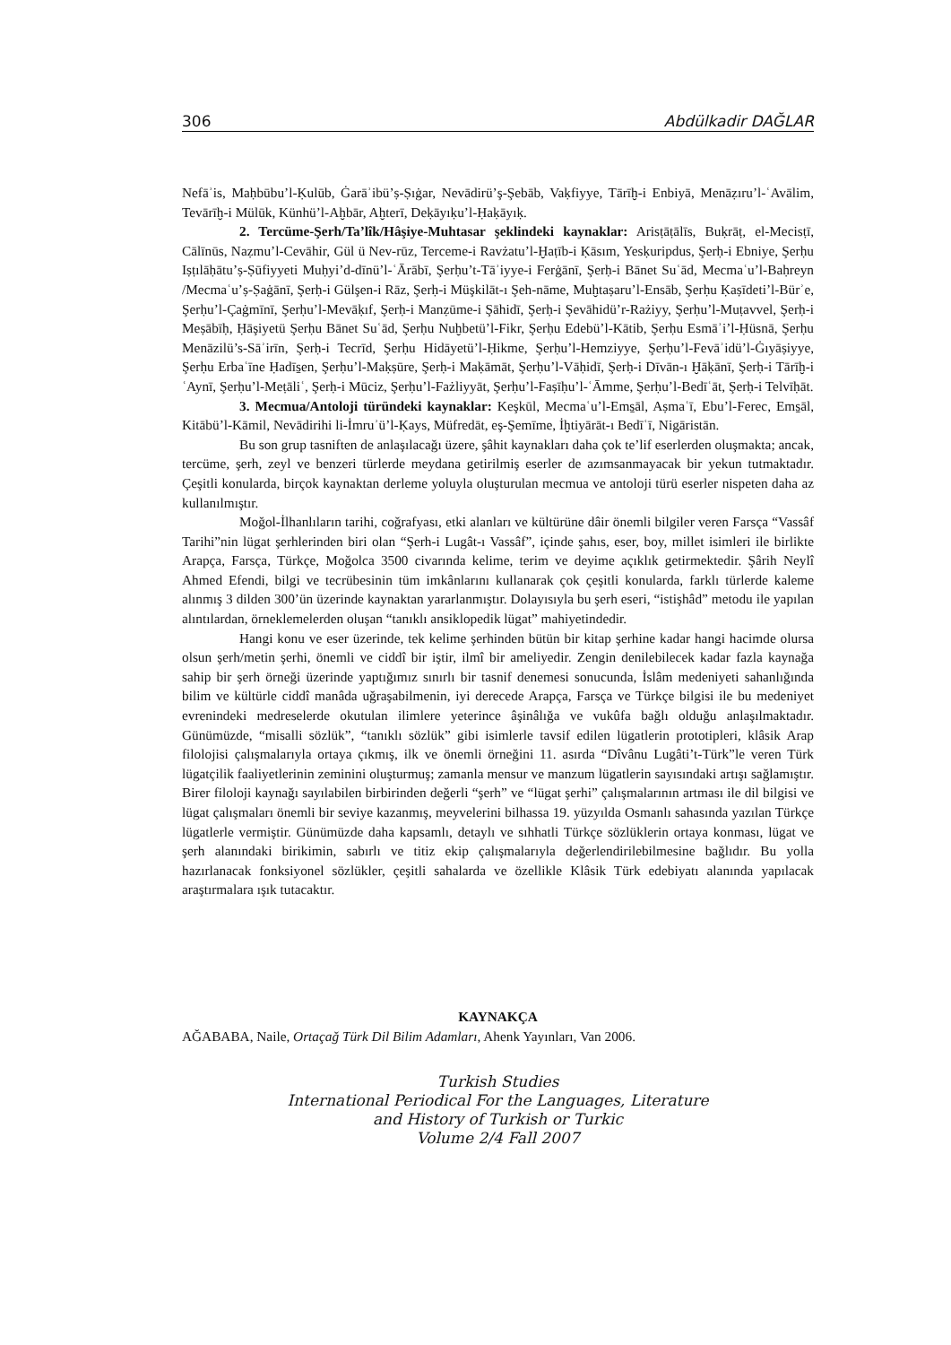306 Abdülkadir DAĞLAR
Nefāʾis, Maḥbūbu’l-Ḳulūb, Ġarāʾibü’ṣ-Ṣıġar, Nevādirü’ş-Şebāb, Vaḳfiyye, Tārīḫ-i Enbiyā, Menāẓıru’l-ʿAvālim, Tevārīḫ-i Mülūk, Künhü’l-Aḫbār, Aḫterī, Deḳāyıḳu’l-Ḥaḳāyıḳ.
2. Tercüme-Şerh/Ta’lîk/Hâşiye-Muhtasar şeklindeki kaynaklar: Arisṭāṭālīs, Buḳrāṭ, el-Mecisṭī, Cālīnūs, Naẓmu’l-Cevāhir, Gül ü Nev-rūz, Terceme-i Ravżatu’l-Ḫaṭīb-i Ḳāsım, Yesḳuripdus, Şerḥ-i Ebniye, Şerḥu Iṣṭılāḥātu’ṣ-Ṣūfiyyeti Muḥyi’d-dīnü’l-ʿĀrābī, Şerḥu’t-Tāʾiyye-i Ferġānī, Şerḥ-i Bānet Suʿād, Mecmaʿu’l-Baḥreyn /Mecmaʿu’ṣ-Ṣaġānī, Şerḥ-i Gülşen-i Rāz, Şerḥ-i Müşkilāt-ı Şeh-nāme, Muḫtaṣaru’l-Ensāb, Şerḥu Ḳaṣīdeti’l-Bürʾe, Şerḥu’l-Çaġmīnī, Şerḥu’l-Mevāḳıf, Şerḥ-i Manẓūme-i Şāhidī, Şerḥ-i Şevāhidü’r-Rażiyy, Şerḥu’l-Muṭavvel, Şerḥ-i Meṣābīḥ, Ḥāşiyetü Şerḥu Bānet Suʿād, Şerḥu Nuḫbetü’l-Fikr, Şerḥu Edebü’l-Kātib, Şerḥu Esmāʾi’l-Ḥüsnā, Şerḥu Menāzilü’s-Sāʾirīn, Şerḥ-i Tecrīd, Şerḥu Hidāyetü’l-Ḥikme, Şerḥu’l-Hemziyye, Şerḥu’l-Fevāʾidü’l-Ġıyāṣiyye, Şerḥu Erbaʿīne Ḥadīs̱en, Şerḥu’l-Maḳṣūre, Şerḥ-i Maḳāmāt, Şerḥu’l-Vāḥidī, Şerḥ-i Dīvān-ı Ḫāḳānī, Şerḥ-i Tārīḫ-i ʿAynī, Şerḥu’l-Meṭāliʿ, Şerḥ-i Mūciz, Şerḥu’l-Fażliyyāt, Şerḥu’l-Faṣīḥu’l-ʿĀmme, Şerḥu’l-Bedīʿāt, Şerḥ-i Telvīḥāt.
3. Mecmua/Antoloji türündeki kaynaklar: Keşkūl, Mecmaʿu’l-Ems̱āl, Aṣmaʿī, Ebu’l-Ferec, Ems̱āl, Kitābü’l-Kāmil, Nevādirihi li-İmruʾü’l-Ḳays, Müfredāt, eş-Şemīme, İḫtiyārāt-ı Bedīʿī, Nigāristān.
Bu son grup tasniften de anlaşılacağı üzere, şâhit kaynakları daha çok te’lif eserlerden oluşmakta; ancak, tercüme, şerh, zeyl ve benzeri türlerde meydana getirilmiş eserler de azımsanmayacak bir yekun tutmaktadır. Çeşitli konularda, birçok kaynaktan derleme yoluyla oluşturulan mecmua ve antoloji türü eserler nispeten daha az kullanılmıştır.
Moğol-İlhanlıların tarihi, coğrafyası, etki alanları ve kültürüne dâir önemli bilgiler veren Farsça “Vassâf Tarihi”nin lügat şerhlerinden biri olan “Şerh-i Lugât-ı Vassâf”, içinde şahıs, eser, boy, millet isimleri ile birlikte Arapça, Farsça, Türkçe, Moğolca 3500 civarında kelime, terim ve deyime açıklık getirmektedir. Şârih Neylî Ahmed Efendi, bilgi ve tecrübesinin tüm imkânlarını kullanarak çok çeşitli konularda, farklı türlerde kaleme alınmış 3 dilden 300’ün üzerinde kaynaktan yararlanmıştır. Dolayısıyla bu şerh eseri, “istişhâd” metodu ile yapılan alıntılardan, örneklemelerden oluşan “tanıklı ansiklopedik lügat” mahiyetindedir.
Hangi konu ve eser üzerinde, tek kelime şerhinden bütün bir kitap şerhine kadar hangi hacimde olursa olsun şerh/metin şerhi, önemli ve ciddî bir iştir, ilmî bir ameliyedir. Zengin denilebilecek kadar fazla kaynağa sahip bir şerh örneği üzerinde yaptığımız sınırlı bir tasnif denemesi sonucunda, İslâm medeniyeti sahanlığında bilim ve kültürle ciddî manâda uğraşabilmenin, iyi derecede Arapça, Farsça ve Türkçe bilgisi ile bu medeniyet evrenindeki medreselerde okutulan ilimlere yeterince âşinâlığa ve vukûfa bağlı olduğu anlaşılmaktadır. Günümüzde, “misalli sözlük”, “tanıklı sözlük” gibi isimlerle tavsif edilen lügatlerin prototipleri, klâsik Arap filolojisi çalışmalarıyla ortaya çıkmış, ilk ve önemli örneğini 11. asırda “Dîvânu Lugâti’t-Türk”le veren Türk lügatçilik faaliyetlerinin zeminini oluşturmuş; zamanla mensur ve manzum lügatlerin sayısındaki artışı sağlamıştır. Birer filoloji kaynağı sayılabilen birbirinden değerli “şerh” ve “lügat şerhi” çalışmalarının artması ile dil bilgisi ve lügat çalışmaları önemli bir seviye kazanmış, meyvelerini bilhassa 19. yüzyılda Osmanlı sahasında yazılan Türkçe lügatlerle vermiştir. Günümüzde daha kapsamlı, detaylı ve sıhhatli Türkçe sözlüklerin ortaya konması, lügat ve şerh alanındaki birikimin, sabırlı ve titiz ekip çalışmalarıyla değerlendirilebilmesine bağlıdır. Bu yolla hazırlanacak fonksiyonel sözlükler, çeşitli sahalarda ve özellikle Klâsik Türk edebiyatı alanında yapılacak araştırmalara ışık tutacaktır.
KAYNAKÇA
AĞABABA, Naile, Ortaçağ Türk Dil Bilim Adamları, Ahenk Yayınları, Van 2006.
Turkish Studies
International Periodical For the Languages, Literature
and History of Turkish or Turkic
Volume 2/4 Fall 2007